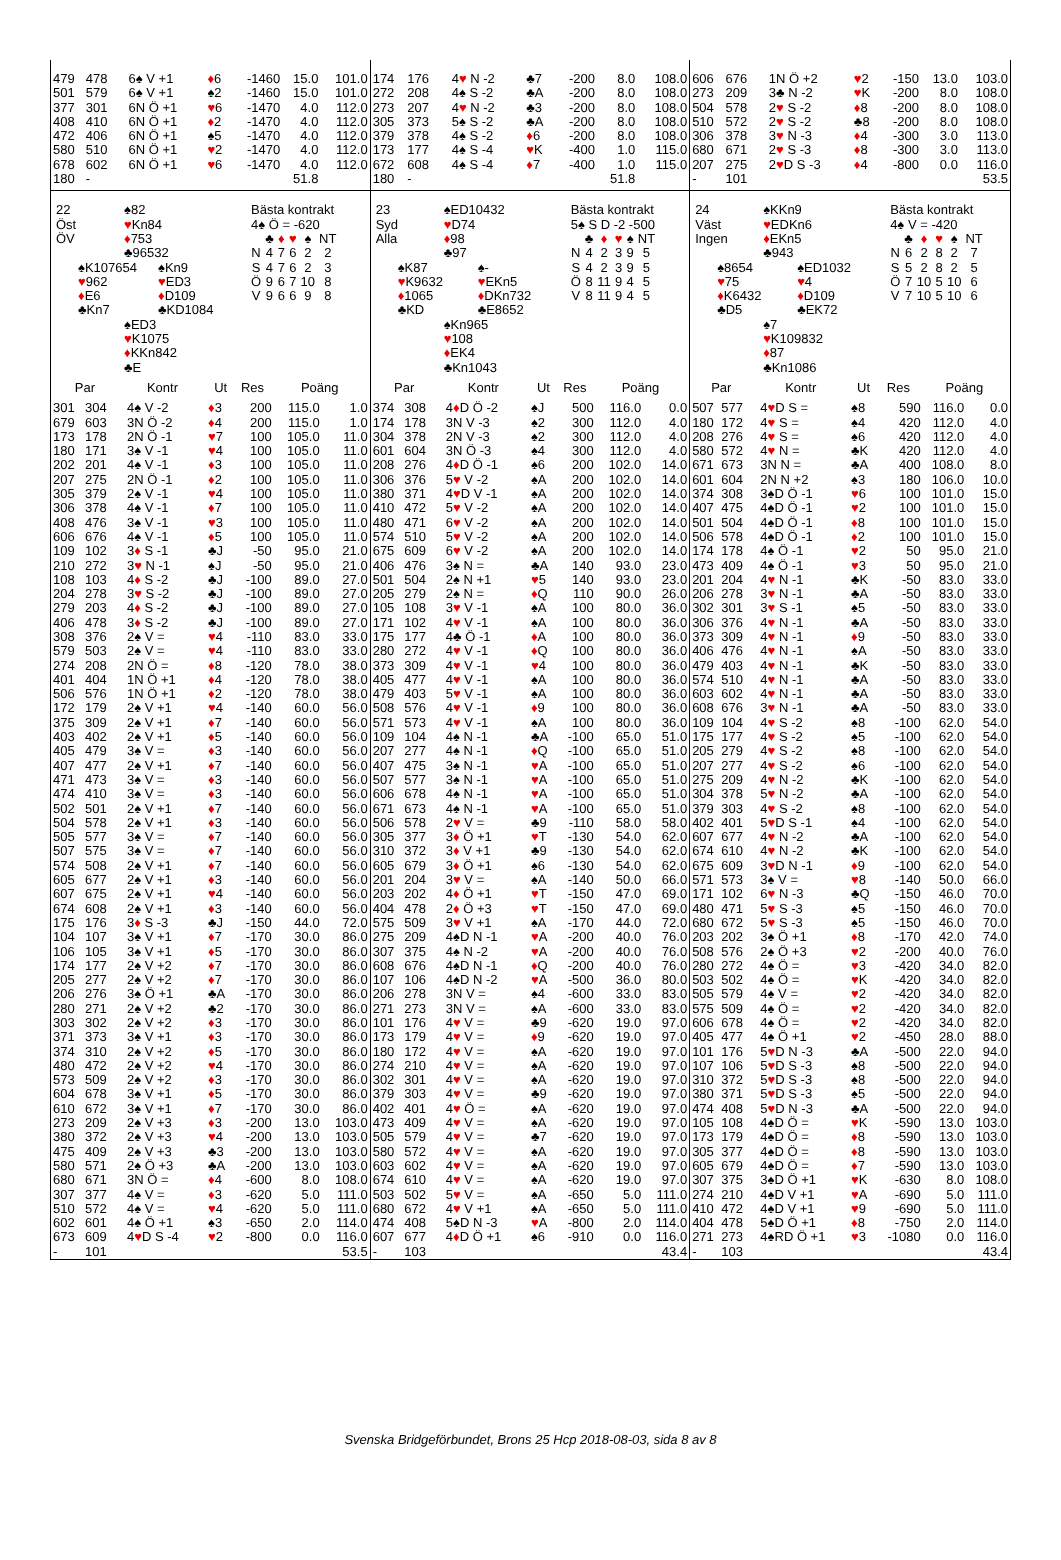| / 479 / 478 / 6♠ V +1 / ♦ 6 / -1460 / 15.0 / 101.0 / / 501 / 579 / 6♠ V +1 / ♠2 / -1460 / 15.0 / 101.0 / / 377 / 301 / 6N Ö +1 / ♥ 6 / -1470 / 4.0 / 112.0 / / 408 / 410 / 6N Ö +1 / ♦ 2 / -1470 / 4.0 / 112.0 / / 472 / 406 / 6N Ö +1 / ♠5 / -1470 / 4.0 / 112.0 / / 580 / 510 / 6N Ö +1 / ♥ 2 / -1470 / 4.0 / 112.0 / / 678 / 602 / 6N Ö +1 / ♥ 6 / -1470 / 4.0 / 112.0 / / 180 / - / / / / 51.8 / / | / 174 / 176 / 4 ♥ N -2 / ♣7 / -200 / 8.0 / 108.0 / / 272 / 208 / 4♠ S -2 / ♣A / -200 / 8.0 / 108.0 / / 273 / 207 / 4 ♥ N -2 / ♣3 / -200 / 8.0 / 108.0 / / 305 / 373 / 5♠ S -2 / ♣A / -200 / 8.0 / 108.0 / / 379 / 378 / 4♠ S -2 / ♦ 6 / -200 / 8.0 / 108.0 / / 173 / 177 / 4♠ S -4 / ♥ K / -400 / 1.0 / 115.0 / / 672 / 608 / 4♠ S -4 / ♦ 7 / -400 / 1.0 / 115.0 / / 180 / - / / / / 51.8 / / | / 606 / 676 / 1N Ö +2 / ♥ 2 / -150 / 13.0 / 103.0 / / 273 / 209 / 3♣ N -2 / ♥ K / -200 / 8.0 / 108.0 / / 504 / 578 / 2 ♥ S -2 / ♦ 8 / -200 / 8.0 / 108.0 / / 510 / 572 / 2 ♥ S -2 / ♣8 / -200 / 8.0 / 108.0 / / 306 / 378 / 3 ♥ N -3 / ♦ 4 / -300 / 3.0 / 113.0 / / 680 / 671 / 2 ♥ S -3 / ♦ 8 / -300 / 3.0 / 113.0 / / 207 / 275 / 2 ♥ D S -3 / ♦ 4 / -800 / 0.0 / 116.0 / / - / 101 / / / / / 53.5 / |
| 22 Öst ÖV ♠82 ♥ Kn84 ♦ 753 ♣96532 ♠K107654 ♥ 962 ♦ E6 ♣Kn7 ♠Kn9 ♥ ED3 ♦ D109 ♣KD1084 ♠ED3 ♥ K1075 ♦ KKn842 ♣E Bästa kontrakt 4♠ Ö = -620 / / ♣ / ♦ / ♥ / ♠ / NT / / N / 4 / 7 / 6 / 2 / 2 / / S / 4 / 7 / 6 / 2 / 3 / / Ö / 9 / 6 / 7 / 10 / 8 / / V / 9 / 6 / 6 / 9 / 8 / / Par / / Kontr / Ut / Res / Poäng / / / --- / --- / --- / --- / --- / --- / --- / / 301 / 304 / 4♠ V -2 / ♦ 3 / 200 / 115.0 / 1.0 / / 679 / 603 / 3N Ö -2 / ♦ 4 / 200 / 115.0 / 1.0 / / 173 / 178 / 2N Ö -1 / ♥ 7 / 100 / 105.0 / 11.0 / / 180 / 171 / 3♠ V -1 / ♥ 4 / 100 / 105.0 / 11.0 / / 202 / 201 / 4♠ V -1 / ♦ 3 / 100 / 105.0 / 11.0 / / 207 / 275 / 2N Ö -1 / ♦ 2 / 100 / 105.0 / 11.0 / / 305 / 379 / 2♠ V -1 / ♥ 4 / 100 / 105.0 / 11.0 / / 306 / 378 / 4♠ V -1 / ♦ 7 / 100 / 105.0 / 11.0 / / 408 / 476 / 3♠ V -1 / ♥ 3 / 100 / 105.0 / 11.0 / / 606 / 676 / 4♠ V -1 / ♦ 5 / 100 / 105.0 / 11.0 / / 109 / 102 / 3 ♦ S -1 / ♣J / -50 / 95.0 / 21.0 / / 210 / 272 / 3 ♥ N -1 / ♠J / -50 / 95.0 / 21.0 / / 108 / 103 / 4 ♦ S -2 / ♣J / -100 / 89.0 / 27.0 / / 204 / 278 / 3 ♥ S -2 / ♣J / -100 / 89.0 / 27.0 / / 279 / 203 / 4 ♦ S -2 / ♣J / -100 / 89.0 / 27.0 / / 406 / 478 / 3 ♦ S -2 / ♣J / -100 / 89.0 / 27.0 / / 308 / 376 / 2♠ V = / ♥ 4 / -110 / 83.0 / 33.0 / / 579 / 503 / 2♠ V = / ♥ 4 / -110 / 83.0 / 33.0 / / 274 / 208 / 2N Ö = / ♦ 8 / -120 / 78.0 / 38.0 / / 401 / 404 / 1N Ö +1 / ♦ 4 / -120 / 78.0 / 38.0 / / 506 / 576 / 1N Ö +1 / ♦ 2 / -120 / 78.0 / 38.0 / / 172 / 179 / 2♠ V +1 / ♥ 4 / -140 / 60.0 / 56.0 / / 375 / 309 / 2♠ V +1 / ♦ 7 / -140 / 60.0 / 56.0 / / 403 / 402 / 2♠ V +1 / ♦ 5 / -140 / 60.0 / 56.0 / / 405 / 479 / 3♠ V = / ♦ 3 / -140 / 60.0 / 56.0 / / 407 / 477 / 2♠ V +1 / ♦ 7 / -140 / 60.0 / 56.0 / / 471 / 473 / 3♠ V = / ♦ 3 / -140 / 60.0 / 56.0 / / 474 / 410 / 3♠ V = / ♦ 3 / -140 / 60.0 / 56.0 / / 502 / 501 / 2♠ V +1 / ♦ 7 / -140 / 60.0 / 56.0 / / 504 / 578 / 2♠ V +1 / ♦ 3 / -140 / 60.0 / 56.0 / / 505 / 577 / 3♠ V = / ♦ 7 / -140 / 60.0 / 56.0 / / 507 / 575 / 3♠ V = / ♦ 7 / -140 / 60.0 / 56.0 / / 574 / 508 / 2♠ V +1 / ♦ 7 / -140 / 60.0 / 56.0 / / 605 / 677 / 2♠ V +1 / ♦ 3 / -140 / 60.0 / 56.0 / / 607 / 675 / 2♠ V +1 / ♥ 4 / -140 / 60.0 / 56.0 / / 674 / 608 / 2♠ V +1 / ♦ 3 / -140 / 60.0 / 56.0 / / 175 / 176 / 3 ♦ S -3 / ♣J / -150 / 44.0 / 72.0 / / 104 / 107 / 3♠ V +1 / ♦ 7 / -170 / 30.0 / 86.0 / / 106 / 105 / 3♠ V +1 / ♦ 5 / -170 / 30.0 / 86.0 / / 174 / 177 / 2♠ V +2 / ♦ 7 / -170 / 30.0 / 86.0 / / 205 / 277 / 2♠ V +2 / ♦ 7 / -170 / 30.0 / 86.0 / / 206 / 276 / 3♠ Ö +1 / ♣A / -170 / 30.0 / 86.0 / / 280 / 271 / 2♠ V +2 / ♣2 / -170 / 30.0 / 86.0 / / 303 / 302 / 2♠ V +2 / ♦ 3 / -170 / 30.0 / 86.0 / / 371 / 373 / 3♠ V +1 / ♦ 3 / -170 / 30.0 / 86.0 / / 374 / 310 / 2♠ V +2 / ♦ 5 / -170 / 30.0 / 86.0 / / 480 / 472 / 2♠ V +2 / ♥ 4 / -170 / 30.0 / 86.0 / / 573 / 509 / 2♠ V +2 / ♦ 3 / -170 / 30.0 / 86.0 / / 604 / 678 / 3♠ V +1 / ♦ 5 / -170 / 30.0 / 86.0 / / 610 / 672 / 3♠ V +1 / ♦ 7 / -170 / 30.0 / 86.0 / / 273 / 209 / 2♠ V +3 / ♦ 3 / -200 / 13.0 / 103.0 / / 380 / 372 / 2♠ V +3 / ♥ 4 / -200 / 13.0 / 103.0 / / 475 / 409 / 2♠ V +3 / ♣3 / -200 / 13.0 / 103.0 / / 580 / 571 / 2♠ Ö +3 / ♣A / -200 / 13.0 / 103.0 / / 680 / 671 / 3N Ö = / ♦ 4 / -600 / 8.0 / 108.0 / / 307 / 377 / 4♠ V = / ♦ 3 / -620 / 5.0 / 111.0 / / 510 / 572 / 4♠ V = / ♥ 4 / -620 / 5.0 / 111.0 / / 602 / 601 / 4♠ Ö +1 / ♠3 / -650 / 2.0 / 114.0 / / 673 / 609 / 4 ♥ D S -4 / ♥ 2 / -800 / 0.0 / 116.0 / / - / 101 / / / / / 53.5 / | 23 Syd Alla ♠ED10432 ♥ D74 ♦ 98 ♣97 ♠K87 ♥ K9632 ♦ 1065 ♣KD ♠- ♥ EKn5 ♦ DKn732 ♣E8652 ♠Kn965 ♥ 108 ♦ EK4 ♣Kn1043 Bästa kontrakt 5♠ S D -2 -500 / / ♣ / ♦ / ♥ / ♠ / NT / / N / 4 / 2 / 3 / 9 / 5 / / S / 4 / 2 / 3 / 9 / 5 / / Ö / 8 / 11 / 9 / 4 / 5 / / V / 8 / 11 / 9 / 4 / 5 / / Par / / Kontr / Ut / Res / Poäng / / / --- / --- / --- / --- / --- / --- / --- / / 374 / 308 / 4 ♦ D Ö -2 / ♠J / 500 / 116.0 / 0.0 / / 174 / 178 / 3N V -3 / ♠2 / 300 / 112.0 / 4.0 / / 304 / 378 / 2N V -3 / ♠2 / 300 / 112.0 / 4.0 / / 601 / 604 / 3N Ö -3 / ♠4 / 300 / 112.0 / 4.0 / / 208 / 276 / 4 ♦ D Ö -1 / ♠6 / 200 / 102.0 / 14.0 / / 306 / 376 / 5 ♥ V -2 / ♠A / 200 / 102.0 / 14.0 / / 380 / 371 / 4 ♥ D V -1 / ♠A / 200 / 102.0 / 14.0 / / 410 / 472 / 5 ♥ V -2 / ♠A / 200 / 102.0 / 14.0 / / 480 / 471 / 6 ♥ V -2 / ♠A / 200 / 102.0 / 14.0 / / 574 / 510 / 5 ♥ V -2 / ♠A / 200 / 102.0 / 14.0 / / 675 / 609 / 6 ♥ V -2 / ♠A / 200 / 102.0 / 14.0 / / 406 / 476 / 3♠ N = / ♣A / 140 / 93.0 / 23.0 / / 501 / 504 / 2♠ N +1 / ♥ 5 / 140 / 93.0 / 23.0 / / 205 / 279 / 2♠ N = / ♦ Q / 110 / 90.0 / 26.0 / / 105 / 108 / 3 ♥ V -1 / ♠A / 100 / 80.0 / 36.0 / / 171 / 102 / 4 ♥ V -1 / ♠A / 100 / 80.0 / 36.0 / / 175 / 177 / 4♣ Ö -1 / ♦ A / 100 / 80.0 / 36.0 / / 280 / 272 / 4 ♥ V -1 / ♦ Q / 100 / 80.0 / 36.0 / / 373 / 309 / 4 ♥ V -1 / ♥ 4 / 100 / 80.0 / 36.0 / / 405 / 477 / 4 ♥ V -1 / ♠A / 100 / 80.0 / 36.0 / / 479 / 403 / 5 ♥ V -1 / ♠A / 100 / 80.0 / 36.0 / / 508 / 576 / 4 ♥ V -1 / ♦ 9 / 100 / 80.0 / 36.0 / / 571 / 573 / 4 ♥ V -1 / ♠A / 100 / 80.0 / 36.0 / / 109 / 104 / 4♠ N -1 / ♣A / -100 / 65.0 / 51.0 / / 207 / 277 / 4♠ N -1 / ♦ Q / -100 / 65.0 / 51.0 / / 407 / 475 / 3♠ N -1 / ♥ A / -100 / 65.0 / 51.0 / / 507 / 577 / 3♠ N -1 / ♥ A / -100 / 65.0 / 51.0 / / 606 / 678 / 4♠ N -1 / ♥ A / -100 / 65.0 / 51.0 / / 671 / 673 / 4♠ N -1 / ♥ A / -100 / 65.0 / 51.0 / / 506 / 578 / 2 ♥ V = / ♣9 / -110 / 58.0 / 58.0 / / 305 / 377 / 3 ♦ Ö +1 / ♥ T / -130 / 54.0 / 62.0 / / 310 / 372 / 3 ♦ V +1 / ♣9 / -130 / 54.0 / 62.0 / / 605 / 679 / 3 ♦ Ö +1 / ♠6 / -130 / 54.0 / 62.0 / / 201 / 204 / 3 ♥ V = / ♠A / -140 / 50.0 / 66.0 / / 203 / 202 / 4 ♦ Ö +1 / ♥ T / -150 / 47.0 / 69.0 / / 404 / 478 / 2 ♦ Ö +3 / ♥ T / -150 / 47.0 / 69.0 / / 575 / 509 / 3 ♥ V +1 / ♠A / -170 / 44.0 / 72.0 / / 275 / 209 / 4♠D N -1 / ♥ A / -200 / 40.0 / 76.0 / / 307 / 375 / 4♠ N -2 / ♥ A / -200 / 40.0 / 76.0 / / 608 / 676 / 4♠D N -1 / ♦ Q / -200 / 40.0 / 76.0 / / 107 / 106 / 4♠D N -2 / ♥ A / -500 / 36.0 / 80.0 / / 206 / 278 / 3N V = / ♠4 / -600 / 33.0 / 83.0 / / 271 / 273 / 3N V = / ♠A / -600 / 33.0 / 83.0 / / 101 / 176 / 4 ♥ V = / ♣9 / -620 / 19.0 / 97.0 / / 173 / 179 / 4 ♥ V = / ♦ 9 / -620 / 19.0 / 97.0 / / 180 / 172 / 4 ♥ V = / ♠A / -620 / 19.0 / 97.0 / / 274 / 210 / 4 ♥ V = / ♠A / -620 / 19.0 / 97.0 / / 302 / 301 / 4 ♥ V = / ♠A / -620 / 19.0 / 97.0 / / 379 / 303 / 4 ♥ V = / ♣9 / -620 / 19.0 / 97.0 / / 402 / 401 / 4 ♥ Ö = / ♠A / -620 / 19.0 / 97.0 / / 473 / 409 / 4 ♥ V = / ♠A / -620 / 19.0 / 97.0 / / 505 / 579 / 4 ♥ V = / ♣7 / -620 / 19.0 / 97.0 / / 580 / 572 / 4 ♥ V = / ♠A / -620 / 19.0 / 97.0 / / 603 / 602 / 4 ♥ V = / ♠A / -620 / 19.0 / 97.0 / / 674 / 610 / 4 ♥ V = / ♠A / -620 / 19.0 / 97.0 / / 503 / 502 / 5 ♥ V = / ♠A / -650 / 5.0 / 111.0 / / 680 / 672 / 4 ♥ V +1 / ♠A / -650 / 5.0 / 111.0 / / 474 / 408 / 5♠D N -3 / ♥ A / -800 / 2.0 / 114.0 / / 607 / 677 / 4 ♦ D Ö +1 / ♠6 / -910 / 0.0 / 116.0 / / - / 103 / / / / / 43.4 / | 24 Väst Ingen ♠KKn9 ♥ EDKn6 ♦ EKn5 ♣943 ♠8654 ♥ 75 ♦ K6432 ♣D5 ♠ED1032 ♥ 4 ♦ D109 ♣EK72 ♠7 ♥ K109832 ♦ 87 ♣Kn1086 Bästa kontrakt 4♠ V = -420 / / ♣ / ♦ / ♥ / ♠ / NT / / N / 6 / 2 / 8 / 2 / 7 / / S / 5 / 2 / 8 / 2 / 5 / / Ö / 7 / 10 / 5 / 10 / 6 / / V / 7 / 10 / 5 / 10 / 6 / / Par / / Kontr / Ut / Res / Poäng / / / --- / --- / --- / --- / --- / --- / --- / / 507 / 577 / 4 ♥ D S = / ♠8 / 590 / 116.0 / 0.0 / / 180 / 172 / 4 ♥ S = / ♠4 / 420 / 112.0 / 4.0 / / 208 / 276 / 4 ♥ S = / ♠6 / 420 / 112.0 / 4.0 / / 580 / 572 / 4 ♥ N = / ♣K / 420 / 112.0 / 4.0 / / 671 / 673 / 3N N = / ♣A / 400 / 108.0 / 8.0 / / 601 / 604 / 2N N +2 / ♠3 / 180 / 106.0 / 10.0 / / 374 / 308 / 3♠D Ö -1 / ♥ 6 / 100 / 101.0 / 15.0 / / 407 / 475 / 4♠D Ö -1 / ♥ 2 / 100 / 101.0 / 15.0 / / 501 / 504 / 4♠D Ö -1 / ♦ 8 / 100 / 101.0 / 15.0 / / 506 / 578 / 4♠D Ö -1 / ♦ 2 / 100 / 101.0 / 15.0 / / 174 / 178 / 4♠ Ö -1 / ♥ 2 / 50 / 95.0 / 21.0 / / 473 / 409 / 4♠ Ö -1 / ♥ 3 / 50 / 95.0 / 21.0 / / 201 / 204 / 4 ♥ N -1 / ♣K / -50 / 83.0 / 33.0 / / 206 / 278 / 3 ♥ N -1 / ♣A / -50 / 83.0 / 33.0 / / 302 / 301 / 3 ♥ S -1 / ♠5 / -50 / 83.0 / 33.0 / / 306 / 376 / 4 ♥ N -1 / ♣A / -50 / 83.0 / 33.0 / / 373 / 309 / 4 ♥ N -1 / ♦ 9 / -50 / 83.0 / 33.0 / / 406 / 476 / 4 ♥ N -1 / ♠A / -50 / 83.0 / 33.0 / / 479 / 403 / 4 ♥ N -1 / ♣K / -50 / 83.0 / 33.0 / / 574 / 510 / 4 ♥ N -1 / ♣A / -50 / 83.0 / 33.0 / / 603 / 602 / 4 ♥ N -1 / ♣A / -50 / 83.0 / 33.0 / / 608 / 676 / 3 ♥ N -1 / ♣A / -50 / 83.0 / 33.0 / / 109 / 104 / 4 ♥ S -2 / ♠8 / -100 / 62.0 / 54.0 / / 175 / 177 / 4 ♥ S -2 / ♠5 / -100 / 62.0 / 54.0 / / 205 / 279 / 4 ♥ S -2 / ♠8 / -100 / 62.0 / 54.0 / / 207 / 277 / 4 ♥ S -2 / ♠6 / -100 / 62.0 / 54.0 / / 275 / 209 / 4 ♥ N -2 / ♣K / -100 / 62.0 / 54.0 / / 304 / 378 / 5 ♥ N -2 / ♣A / -100 / 62.0 / 54.0 / / 379 / 303 / 4 ♥ S -2 / ♠8 / -100 / 62.0 / 54.0 / / 402 / 401 / 5 ♥ D S -1 / ♠4 / -100 / 62.0 / 54.0 / / 607 / 677 / 4 ♥ N -2 / ♣A / -100 / 62.0 / 54.0 / / 674 / 610 / 4 ♥ N -2 / ♣K / -100 / 62.0 / 54.0 / / 675 / 609 / 3 ♥ D N -1 / ♦ 9 / -100 / 62.0 / 54.0 / / 571 / 573 / 3♠ V = / ♥ 8 / -140 / 50.0 / 66.0 / / 171 / 102 / 6 ♥ N -3 / ♣Q / -150 / 46.0 / 70.0 / / 480 / 471 / 5 ♥ S -3 / ♠5 / -150 / 46.0 / 70.0 / / 680 / 672 / 5 ♥ S -3 / ♠5 / -150 / 46.0 / 70.0 / / 203 / 202 / 3♠ Ö +1 / ♦ 8 / -170 / 42.0 / 74.0 / / 508 / 576 / 2♠ Ö +3 / ♥ 2 / -200 / 40.0 / 76.0 / / 280 / 272 / 4♠ Ö = / ♥ 3 / -420 / 34.0 / 82.0 / / 503 / 502 / 4♠ Ö = / ♥ K / -420 / 34.0 / 82.0 / / 505 / 579 / 4♠ V = / ♥ 2 / -420 / 34.0 / 82.0 / / 575 / 509 / 4♠ Ö = / ♥ 2 / -420 / 34.0 / 82.0 / / 606 / 678 / 4♠ Ö = / ♥ 2 / -420 / 34.0 / 82.0 / / 405 / 477 / 4♠ Ö +1 / ♥ 2 / -450 / 28.0 / 88.0 / / 101 / 176 / 5 ♥ D N -3 / ♣A / -500 / 22.0 / 94.0 / / 107 / 106 / 5 ♥ D S -3 / ♠8 / -500 / 22.0 / 94.0 / / 310 / 372 / 5 ♥ D S -3 / ♠8 / -500 / 22.0 / 94.0 / / 380 / 371 / 5 ♥ D S -3 / ♠5 / -500 / 22.0 / 94.0 / / 474 / 408 / 5 ♥ D N -3 / ♣A / -500 / 22.0 / 94.0 / / 105 / 108 / 4♠D Ö = / ♥ K / -590 / 13.0 / 103.0 / / 173 / 179 / 4♠D Ö = / ♦ 8 / -590 / 13.0 / 103.0 / / 305 / 377 / 4♠D Ö = / ♦ 8 / -590 / 13.0 / 103.0 / / 605 / 679 / 4♠D Ö = / ♦ 7 / -590 / 13.0 / 103.0 / / 307 / 375 / 3♠D Ö +1 / ♥ K / -630 / 8.0 / 108.0 / / 274 / 210 / 4♠D V +1 / ♥ A / -690 / 5.0 / 111.0 / / 410 / 472 / 4♠D V +1 / ♥ 9 / -690 / 5.0 / 111.0 / / 404 / 478 / 5♠D Ö +1 / ♦ 8 / -750 / 2.0 / 114.0 / / 271 / 273 / 4♠RD Ö +1 / ♥ 3 / -1080 / 0.0 / 116.0 / / - / 103 / / / / / 43.4 / |
Svenska Bridgeförbundet, Brons 25 Hcp 2018-08-03, sida 8 av 8